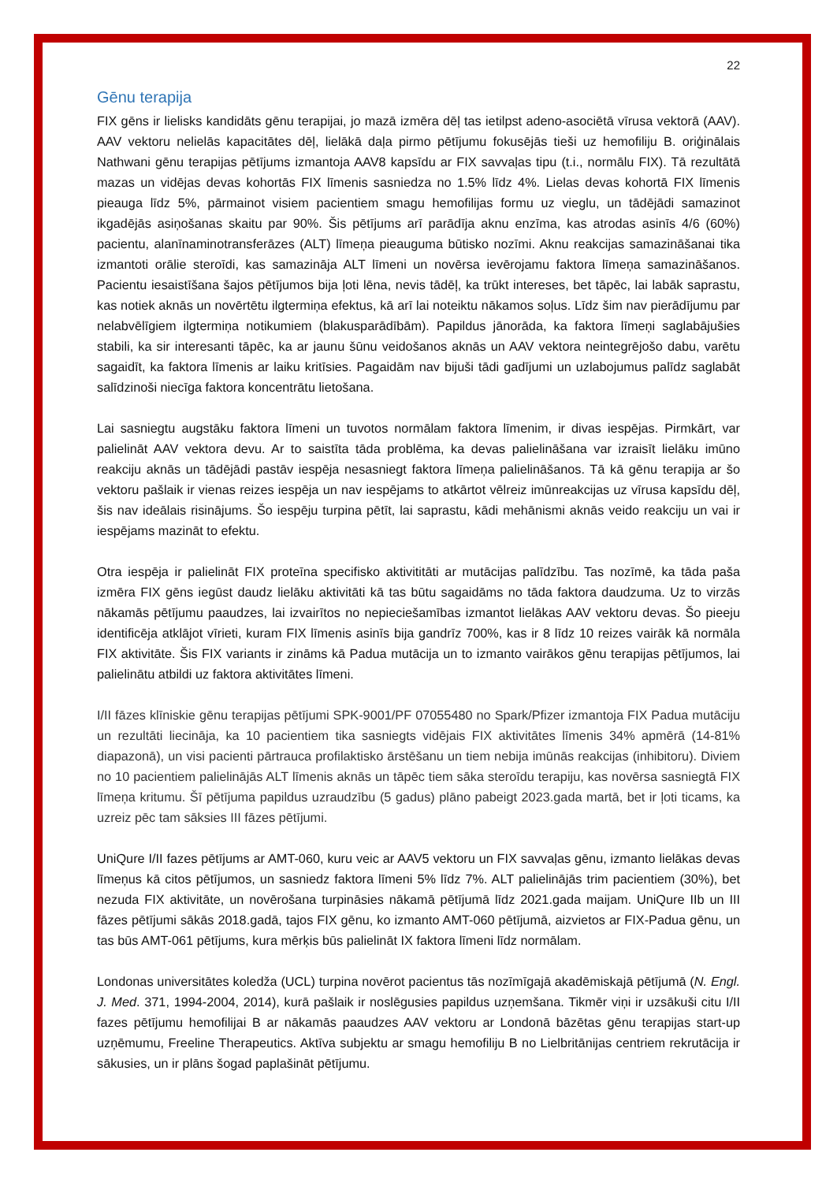22
Gēnu terapija
FIX gēns ir lielisks kandidāts gēnu terapijai, jo mazā izmēra dēļ tas ietilpst adeno-asociētā vīrusa vektorā (AAV). AAV vektoru nelielās kapacitātes dēļ, lielākā daļa pirmo pētījumu fokusējās tieši uz hemofiliju B. oriģinālais Nathwani gēnu terapijas pētījums izmantoja AAV8 kapsīdu ar FIX savvaļas tipu (t.i., normālu FIX). Tā rezultātā mazas un vidējas devas kohortās FIX līmenis sasniedza no 1.5% līdz 4%. Lielas devas kohortā FIX līmenis pieauga līdz 5%, pārmainot visiem pacientiem smagu hemofilijas formu uz vieglu, un tādējādi samazinot ikgadējās asiņošanas skaitu par 90%. Šis pētījums arī parādīja aknu enzīma, kas atrodas asinīs 4/6 (60%) pacientu, alanīnaminotransferāzes (ALT) līmeņa pieauguma būtisko nozīmi. Aknu reakcijas samazināšanai tika izmantoti orālie steroīdi, kas samazināja ALT līmeni un novērsa ievērojamu faktora līmeņa samazināšanos. Pacientu iesaistīšana šajos pētījumos bija ļoti lēna, nevis tādēļ, ka trūkt intereses, bet tāpēc, lai labāk saprastu, kas notiek aknās un novērtētu ilgtermiņa efektus, kā arī lai noteiktu nākamos soļus. Līdz šim nav pierādījumu par nelabvēlīgiem ilgtermiņa notikumiem (blakusparādībām). Papildus jānorāda, ka faktora līmeņi saglabājušies stabili, ka sir interesanti tāpēc, ka ar jaunu šūnu veidošanos aknās un AAV vektora neintegrējošo dabu, varētu sagaidīt, ka faktora līmenis ar laiku kritīsies. Pagaidām nav bijuši tādi gadījumi un uzlabojumus palīdz saglabāt salīdzinoši niecīga faktora koncentrātu lietošana.
Lai sasniegtu augstāku faktora līmeni un tuvotos normālam faktora līmenim, ir divas iespējas. Pirmkārt, var palielināt AAV vektora devu. Ar to saistīta tāda problēma, ka devas palielināšana var izraisīt lielāku imūno reakciju aknās un tādējādi pastāv iespēja nesasniegt faktora līmeņa palielināšanos. Tā kā gēnu terapija ar šo vektoru pašlaik ir vienas reizes iespēja un nav iespējams to atkārtot vēlreiz imūnreakcijas uz vīrusa kapsīdu dēļ, šis nav ideālais risinājums. Šo iespēju turpina pētīt, lai saprastu, kādi mehānismi aknās veido reakciju un vai ir iespējams mazināt to efektu.
Otra iespēja ir palielināt FIX proteīna specifisko aktivititāti ar mutācijas palīdzību. Tas nozīmē, ka tāda paša izmēra FIX gēns iegūst daudz lielāku aktivitāti kā tas būtu sagaidāms no tāda faktora daudzuma. Uz to virzās nākamās pētījumu paaudzes, lai izvairītos no nepieciešamības izmantot lielākas AAV vektoru devas. Šo pieeju identificēja atklājot vīrieti, kuram FIX līmenis asinīs bija gandrīz 700%, kas ir 8 līdz 10 reizes vairāk kā normāla FIX aktivitāte. Šis FIX variants ir zināms kā Padua mutācija un to izmanto vairākos gēnu terapijas pētījumos, lai palielinātu atbildi uz faktora aktivitātes līmeni.
I/II fāzes klīniskie gēnu terapijas pētījumi SPK-9001/PF 07055480 no Spark/Pfizer izmantoja FIX Padua mutāciju un rezultāti liecināja, ka 10 pacientiem tika sasniegts vidējais FIX aktivitātes līmenis 34% apmērā (14-81% diapazonā), un visi pacienti pārtrauca profilaktisko ārstēšanu un tiem nebija imūnās reakcijas (inhibitoru). Diviem no 10 pacientiem palielinājās ALT līmenis aknās un tāpēc tiem sāka steroīdu terapiju, kas novērsa sasniegtā FIX līmeņa kritumu. Šī pētījuma papildus uzraudzību (5 gadus) plāno pabeigt 2023.gada martā, bet ir ļoti ticams, ka uzreiz pēc tam sāksies III fāzes pētījumi.
UniQure I/II fazes pētījums ar AMT-060, kuru veic ar AAV5 vektoru un FIX savvaļas gēnu, izmanto lielākas devas līmeņus kā citos pētījumos, un sasniedz faktora līmeni 5% līdz 7%. ALT palielinājās trim pacientiem (30%), bet nezuda FIX aktivitāte, un novērošana turpināsies nākamā pētījumā līdz 2021.gada maijam. UniQure IIb un III fāzes pētījumi sākās 2018.gadā, tajos FIX gēnu, ko izmanto AMT-060 pētījumā, aizvietos ar FIX-Padua gēnu, un tas būs AMT-061 pētījums, kura mērķis būs palielināt IX faktora līmeni līdz normālam.
Londonas universitātes koledža (UCL) turpina novērot pacientus tās nozīmīgajā akadēmiskajā pētījumā (N. Engl. J. Med. 371, 1994-2004, 2014), kurā pašlaik ir noslēgusies papildus uzņemšana. Tikmēr viņi ir uzsākuši citu I/II fazes pētījumu hemofilijai B ar nākamās paaudzes AAV vektoru ar Londonā bāzētas gēnu terapijas start-up uzņēmumu, Freeline Therapeutics. Aktīva subjektu ar smagu hemofiliju B no Lielbritānijas centriem rekrutācija ir sākusies, un ir plāns šogad paplašināt pētījumu.